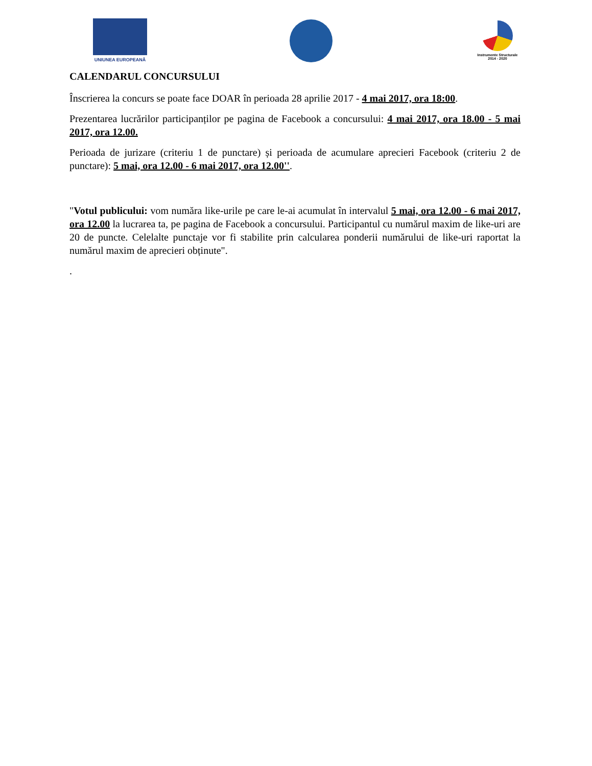UNIUNEA EUROPEANĂ
Instrumente Structurale
2014 - 2020
CALENDARUL CONCURSULUI
Înscrierea la concurs se poate face DOAR în perioada 28 aprilie 2017 - 4 mai 2017, ora 18:00.
Prezentarea lucrărilor participanților pe pagina de Facebook a concursului: 4 mai 2017, ora 18.00 - 5 mai 2017, ora 12.00.
Perioada de jurizare (criteriu 1 de punctare) și perioada de acumulare aprecieri Facebook (criteriu 2 de punctare): 5 mai, ora 12.00 - 6 mai 2017, ora 12.00''.
"Votul publicului: vom număra like-urile pe care le-ai acumulat în intervalul 5 mai, ora 12.00 - 6 mai 2017, ora 12.00 la lucrarea ta, pe pagina de Facebook a concursului. Participantul cu numărul maxim de like-uri are 20 de puncte. Celelalte punctaje vor fi stabilite prin calcularea ponderii numărului de like-uri raportat la numărul maxim de aprecieri obținute".
.